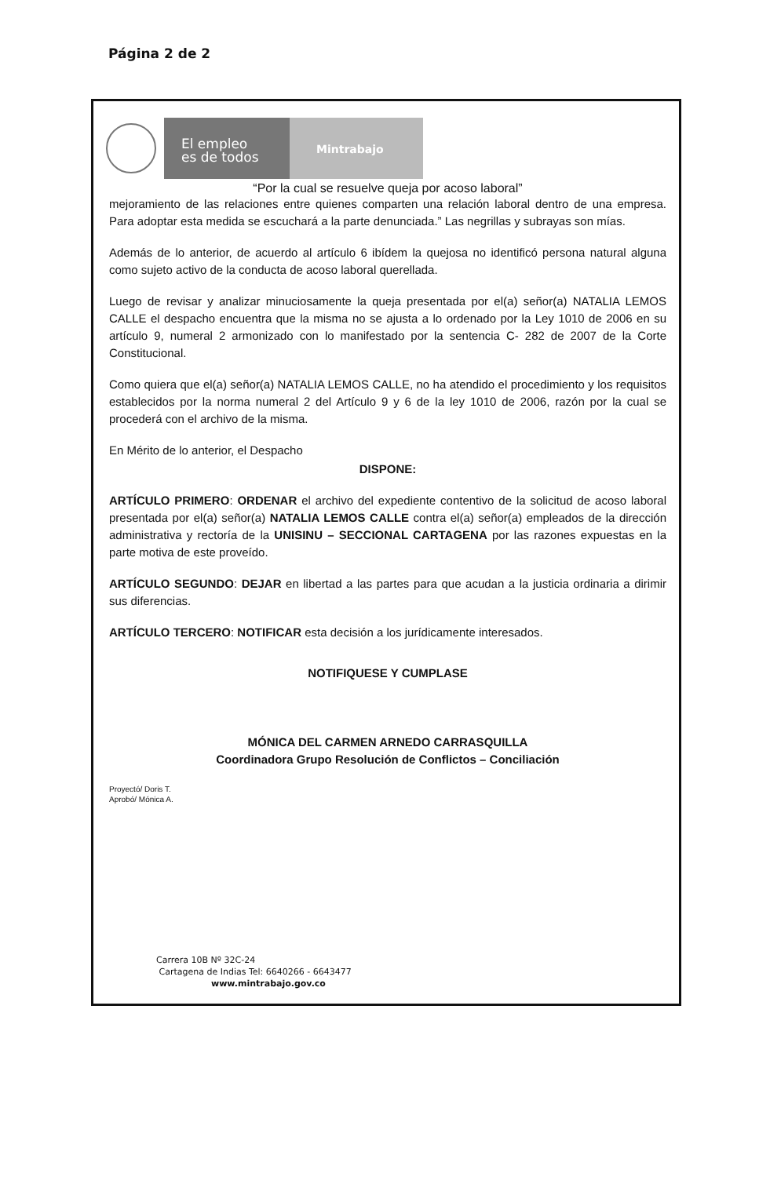Página 2 de 2
El empleo
es de todos
Mintrabajo
“Por la cual se resuelve queja por acoso laboral”
mejoramiento de las relaciones entre quienes comparten una relación laboral dentro de una empresa. Para adoptar esta medida se escuchará a la parte denunciada.” Las negrillas y subrayas son mías.
Además de lo anterior, de acuerdo al artículo 6 ibídem la quejosa no identificó persona natural alguna como sujeto activo de la conducta de acoso laboral querellada.
Luego de revisar y analizar minuciosamente la queja presentada por el(a) señor(a) NATALIA LEMOS CALLE el despacho encuentra que la misma no se ajusta a lo ordenado por la Ley 1010 de 2006 en su artículo 9, numeral 2 armonizado con lo manifestado por la sentencia C- 282 de 2007 de la Corte Constitucional.
Como quiera que el(a) señor(a) NATALIA LEMOS CALLE, no ha atendido el procedimiento y los requisitos establecidos por la norma numeral 2 del Artículo 9 y 6 de la ley 1010 de 2006, razón por la cual se procederá con el archivo de la misma.
En Mérito de lo anterior, el Despacho
DISPONE:
ARTÍCULO PRIMERO: ORDENAR el archivo del expediente contentivo de la solicitud de acoso laboral presentada por el(a) señor(a) NATALIA LEMOS CALLE contra el(a) señor(a) empleados de la dirección administrativa y rectoría de la UNISINU – SECCIONAL CARTAGENA por las razones expuestas en la parte motiva de este proveído.
ARTÍCULO SEGUNDO: DEJAR en libertad a las partes para que acudan a la justicia ordinaria a dirimir sus diferencias.
ARTÍCULO TERCERO: NOTIFICAR esta decisión a los jurídicamente interesados.
NOTIFIQUESE Y CUMPLASE
MÓNICA DEL CARMEN ARNEDO CARRASQUILLA
Coordinadora Grupo Resolución de Conflictos – Conciliación
Proyectó/ Doris T.
Aprobó/ Mónica A.
Carrera 10B Nº 32C-24
Cartagena de Indias Tel: 6640266 - 6643477
www.mintrabajo.gov.co